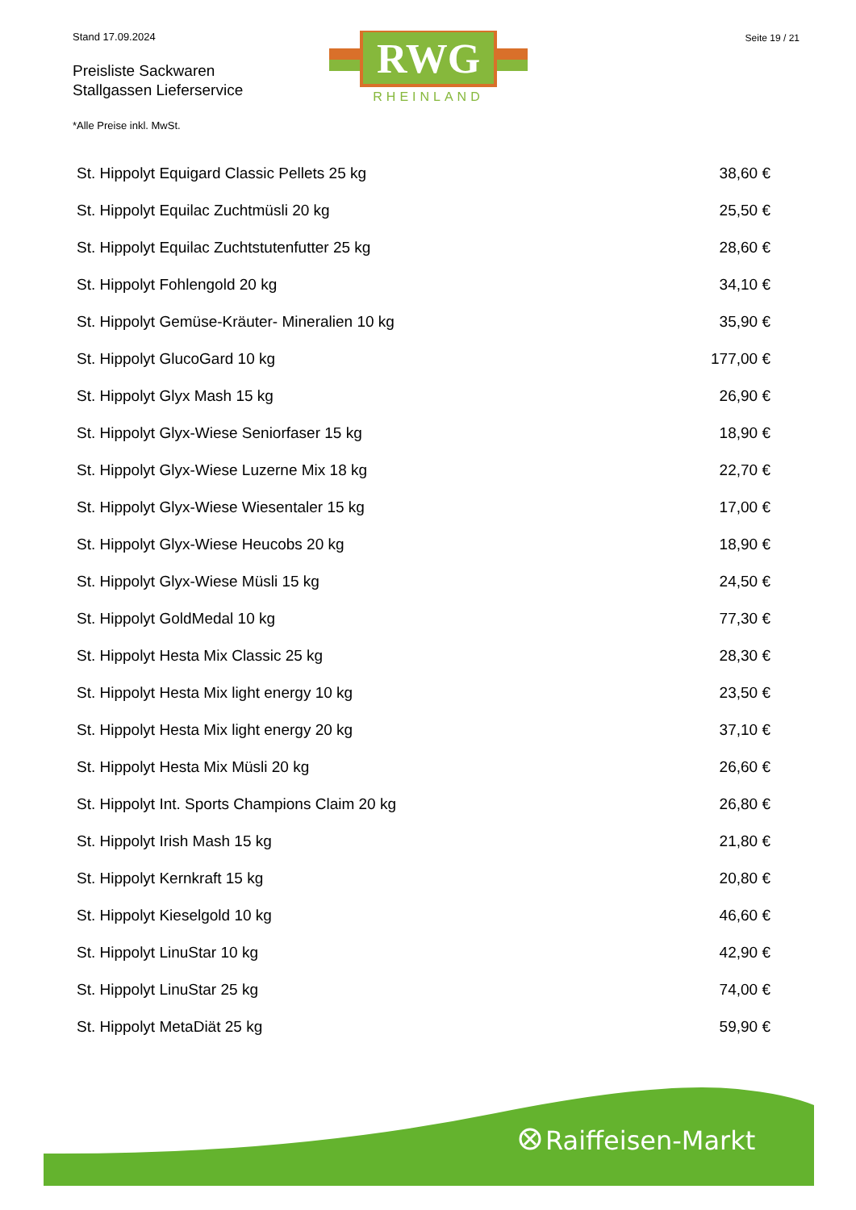Stand 17.09.2024
Preisliste Sackwaren
Stallgassen Lieferservice
RWG
RHEINLAND
Seite 19 / 21
*Alle Preise inkl. MwSt.
| St. Hippolyt Equigard Classic Pellets 25 kg | 38,60 € |
| St. Hippolyt Equilac Zuchtmüsli 20 kg | 25,50 € |
| St. Hippolyt Equilac Zuchtstutenfutter 25 kg | 28,60 € |
| St. Hippolyt Fohlengold 20 kg | 34,10 € |
| St. Hippolyt Gemüse-Kräuter- Mineralien 10 kg | 35,90 € |
| St. Hippolyt GlucoGard 10 kg | 177,00 € |
| St. Hippolyt Glyx Mash 15 kg | 26,90 € |
| St. Hippolyt Glyx-Wiese Seniorfaser 15 kg | 18,90 € |
| St. Hippolyt Glyx-Wiese Luzerne Mix 18 kg | 22,70 € |
| St. Hippolyt Glyx-Wiese Wiesentaler 15 kg | 17,00 € |
| St. Hippolyt Glyx-Wiese Heucobs 20 kg | 18,90 € |
| St. Hippolyt Glyx-Wiese Müsli 15 kg | 24,50 € |
| St. Hippolyt GoldMedal 10 kg | 77,30 € |
| St. Hippolyt Hesta Mix Classic 25 kg | 28,30 € |
| St. Hippolyt Hesta Mix light energy 10 kg | 23,50 € |
| St. Hippolyt Hesta Mix light energy 20 kg | 37,10 € |
| St. Hippolyt Hesta Mix Müsli 20 kg | 26,60 € |
| St. Hippolyt Int. Sports Champions Claim 20 kg | 26,80 € |
| St. Hippolyt Irish Mash 15 kg | 21,80 € |
| St. Hippolyt Kernkraft 15 kg | 20,80 € |
| St. Hippolyt Kieselgold 10 kg | 46,60 € |
| St. Hippolyt LinuStar 10 kg | 42,90 € |
| St. Hippolyt LinuStar 25 kg | 74,00 € |
| St. Hippolyt MetaDiät 25 kg | 59,90 € |
Raiffeisen-Markt